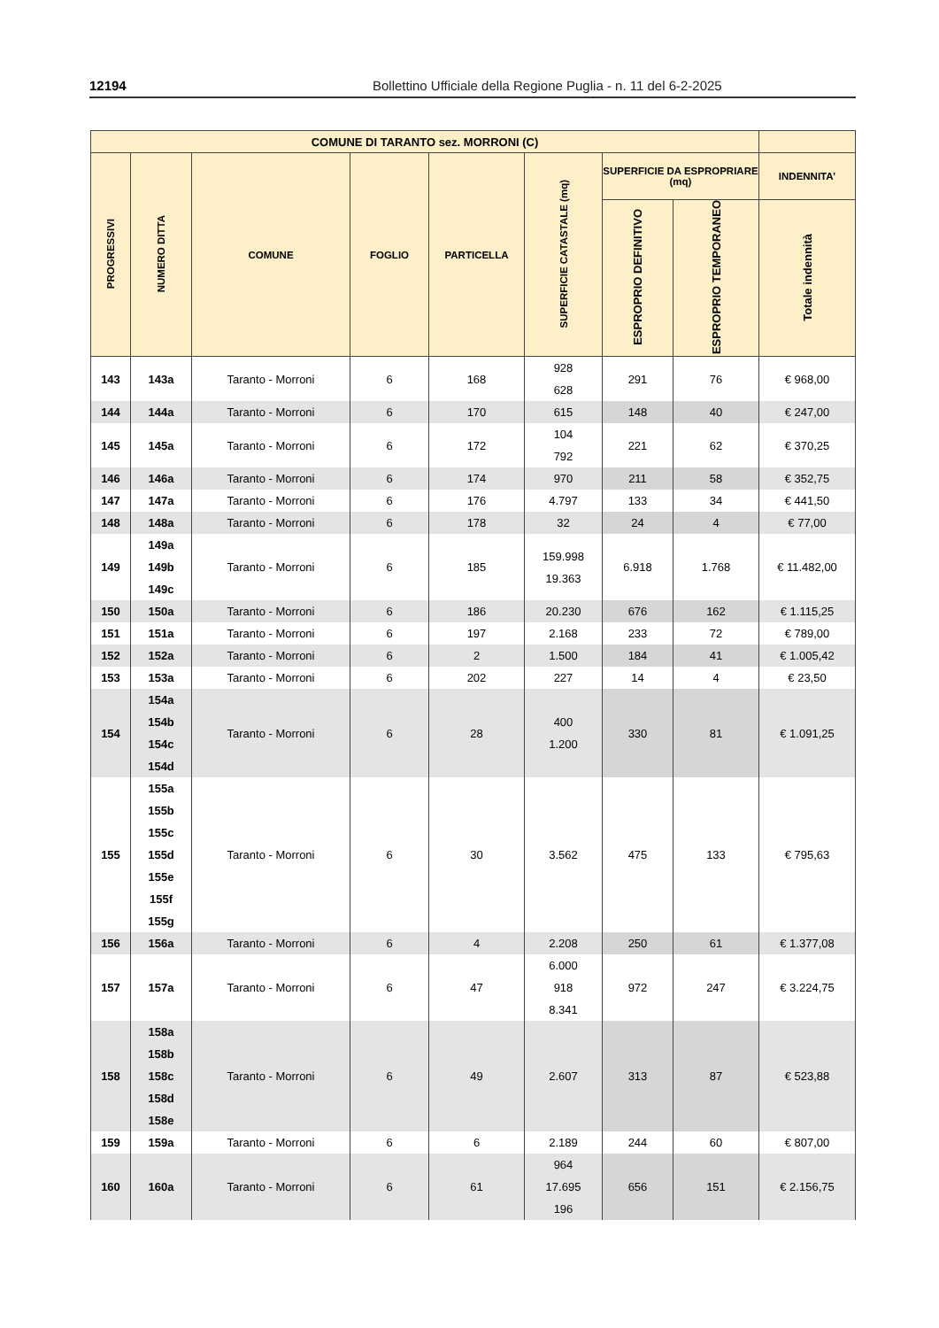12194 Bollettino Ufficiale della Regione Puglia - n. 11 del 6-2-2025
| COMUNE DI TARANTO sez. MORRONI (C) | | | | | | | | |
| --- | --- | --- | --- | --- | --- | --- | --- | --- |
| PROGRESSIVI | NUMERO DITTA | COMUNE | FOGLIO | PARTICELLA | SUPERFICIE CATASTALE (mq) | SUPERFICIE DA ESPROPRIARE (mq) | | INDENNITA’ |
| | | | | | | ESPROPRIO DEFINITIVO | ESPROPRIO TEMPORANEO | Totale indennità |
| 143 | 143a | Taranto - Morroni | 6 | 168 | 928 628 | 291 | 76 | € 968,00 |
| 144 | 144a | Taranto - Morroni | 6 | 170 | 615 | 148 | 40 | € 247,00 |
| 145 | 145a | Taranto - Morroni | 6 | 172 | 104 792 | 221 | 62 | € 370,25 |
| 146 | 146a | Taranto - Morroni | 6 | 174 | 970 | 211 | 58 | € 352,75 |
| 147 | 147a | Taranto - Morroni | 6 | 176 | 4.797 | 133 | 34 | € 441,50 |
| 148 | 148a | Taranto - Morroni | 6 | 178 | 32 | 24 | 4 | € 77,00 |
| 149 | 149a 149b 149c | Taranto - Morroni | 6 | 185 | 159.998 19.363 | 6.918 | 1.768 | € 11.482,00 |
| 150 | 150a | Taranto - Morroni | 6 | 186 | 20.230 | 676 | 162 | € 1.115,25 |
| 151 | 151a | Taranto - Morroni | 6 | 197 | 2.168 | 233 | 72 | € 789,00 |
| 152 | 152a | Taranto - Morroni | 6 | 2 | 1.500 | 184 | 41 | € 1.005,42 |
| 153 | 153a | Taranto - Morroni | 6 | 202 | 227 | 14 | 4 | € 23,50 |
| 154 | 154a 154b 154c 154d | Taranto - Morroni | 6 | 28 | 400 1.200 | 330 | 81 | € 1.091,25 |
| 155 | 155a 155b 155c 155d 155e 155f 155g | Taranto - Morroni | 6 | 30 | 3.562 | 475 | 133 | € 795,63 |
| 156 | 156a | Taranto - Morroni | 6 | 4 | 2.208 | 250 | 61 | € 1.377,08 |
| 157 | 157a | Taranto - Morroni | 6 | 47 | 6.000 918 8.341 | 972 | 247 | € 3.224,75 |
| 158 | 158a 158b 158c 158d 158e | Taranto - Morroni | 6 | 49 | 2.607 | 313 | 87 | € 523,88 |
| 159 | 159a | Taranto - Morroni | 6 | 6 | 2.189 | 244 | 60 | € 807,00 |
| 160 | 160a | Taranto - Morroni | 6 | 61 | 964 17.695 196 | 656 | 151 | € 2.156,75 |